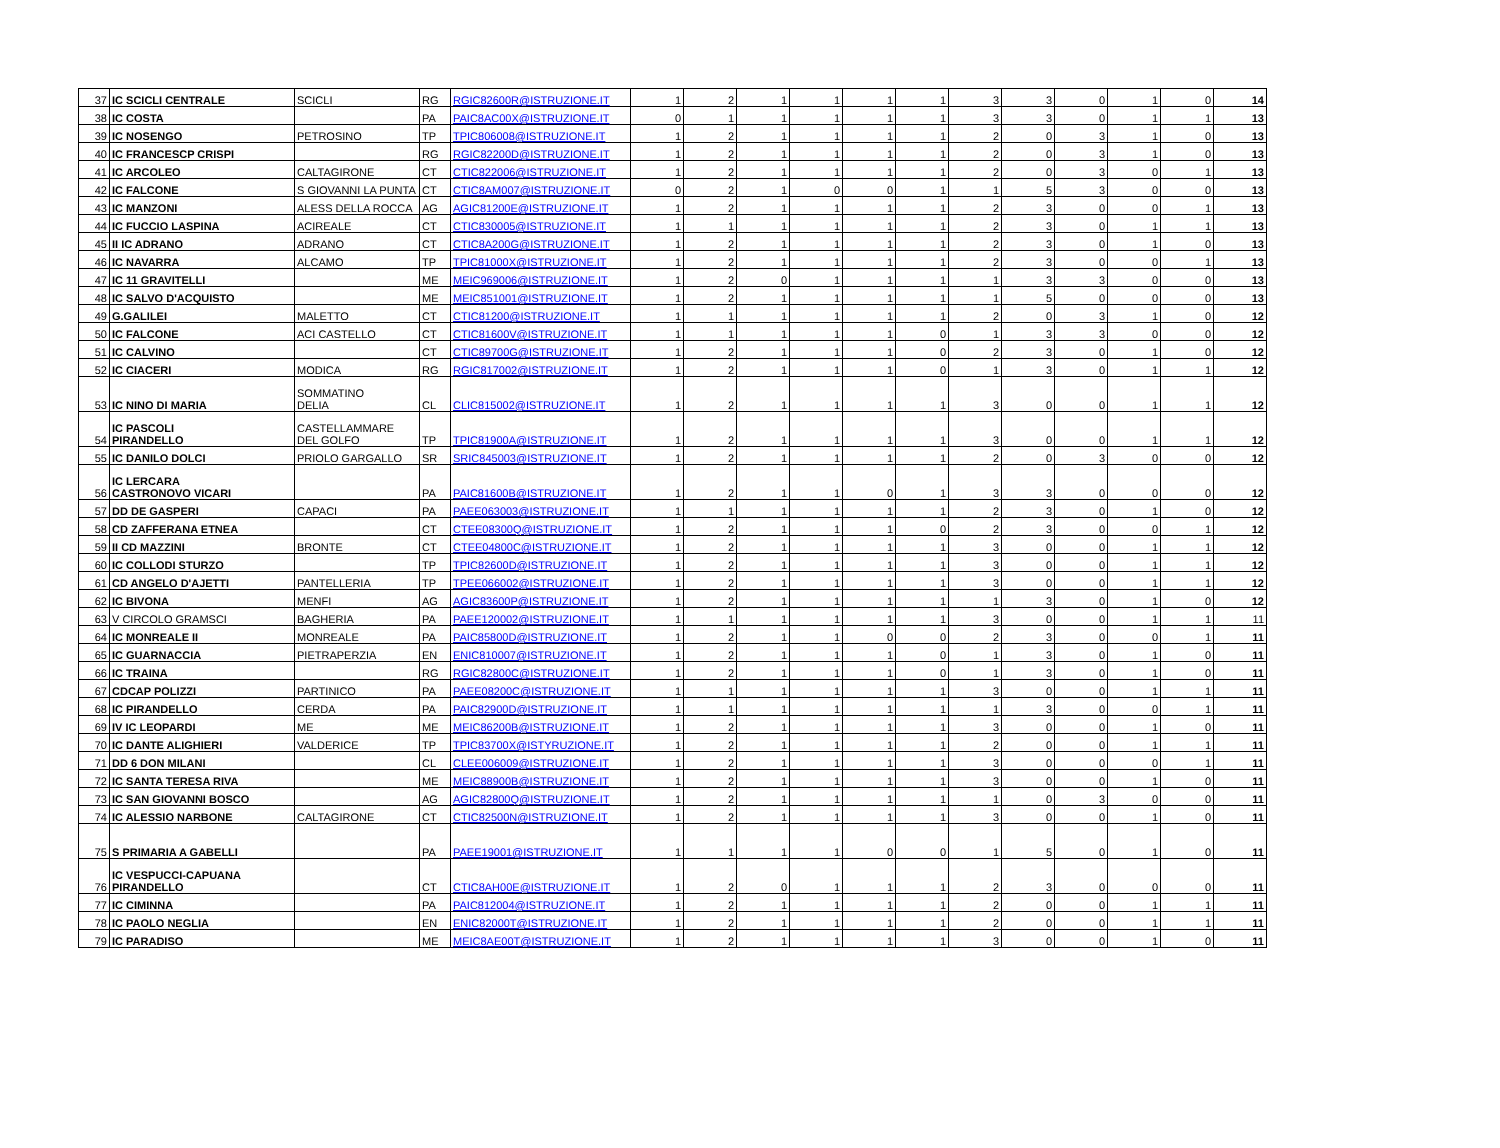| 37 | IC SCICLI CENTRALE | SCICLI | RG | RGIC82600R@ISTRUZIONE.IT | 1 | 2 | 1 | 1 | 1 | 1 | 3 | 3 | 0 | 1 | 0 | 14 |
| 38 | IC COSTA | | PA | PAIC8AC00X@ISTRUZIONE.IT | 0 | 1 | 1 | 1 | 1 | 1 | 3 | 3 | 0 | 1 | 1 | 13 |
| 39 | IC NOSENGO | PETROSINO | TP | TPIC806008@ISTRUZIONE.IT | 1 | 2 | 1 | 1 | 1 | 1 | 2 | 0 | 3 | 1 | 0 | 13 |
| 40 | IC FRANCESCP CRISPI | | RG | RGIC82200D@ISTRUZIONE.IT | 1 | 2 | 1 | 1 | 1 | 1 | 2 | 0 | 3 | 1 | 0 | 13 |
| 41 | IC ARCOLEO | CALTAGIRONE | CT | CTIC822006@ISTRUZIONE.IT | 1 | 2 | 1 | 1 | 1 | 1 | 2 | 0 | 3 | 0 | 1 | 13 |
| 42 | IC FALCONE | S GIOVANNI LA PUNTA | CT | CTIC8AM007@ISTRUZIONE.IT | 0 | 2 | 1 | 0 | 0 | 1 | 1 | 5 | 3 | 0 | 0 | 13 |
| 43 | IC MANZONI | ALESS DELLA ROCCA | AG | AGIC81200E@ISTRUZIONE.IT | 1 | 2 | 1 | 1 | 1 | 1 | 2 | 3 | 0 | 0 | 1 | 13 |
| 44 | IC FUCCIO LASPINA | ACIREALE | CT | CTIC830005@ISTRUZIONE.IT | 1 | 1 | 1 | 1 | 1 | 1 | 2 | 3 | 0 | 1 | 1 | 13 |
| 45 | II IC ADRANO | ADRANO | CT | CTIC8A200G@ISTRUZIONE.IT | 1 | 2 | 1 | 1 | 1 | 1 | 2 | 3 | 0 | 1 | 0 | 13 |
| 46 | IC NAVARRA | ALCAMO | TP | TPIC81000X@ISTRUZIONE.IT | 1 | 2 | 1 | 1 | 1 | 1 | 2 | 3 | 0 | 0 | 1 | 13 |
| 47 | IC 11 GRAVITELLI | | ME | MEIC969006@ISTRUZIONE.IT | 1 | 2 | 0 | 1 | 1 | 1 | 1 | 3 | 3 | 0 | 0 | 13 |
| 48 | IC SALVO D'ACQUISTO | | ME | MEIC851001@ISTRUZIONE.IT | 1 | 2 | 1 | 1 | 1 | 1 | 1 | 5 | 0 | 0 | 0 | 13 |
| 49 | G.GALILEI | MALETTO | CT | CTIC81200@ISTRUZIONE.IT | 1 | 1 | 1 | 1 | 1 | 1 | 2 | 0 | 3 | 1 | 0 | 12 |
| 50 | IC FALCONE | ACI CASTELLO | CT | CTIC81600V@ISTRUZIONE.IT | 1 | 1 | 1 | 1 | 1 | 0 | 1 | 3 | 3 | 0 | 0 | 12 |
| 51 | IC CALVINO | | CT | CTIC89700G@ISTRUZIONE.IT | 1 | 2 | 1 | 1 | 1 | 0 | 2 | 3 | 0 | 1 | 0 | 12 |
| 52 | IC CIACERI | MODICA | RG | RGIC817002@ISTRUZIONE.IT | 1 | 2 | 1 | 1 | 1 | 0 | 1 | 3 | 0 | 1 | 1 | 12 |
| 53 | IC NINO DI MARIA | SOMMATINO DELIA | CL | CLIC815002@ISTRUZIONE.IT | 1 | 2 | 1 | 1 | 1 | 1 | 3 | 0 | 0 | 1 | 1 | 12 |
| 54 | IC PASCOLI PIRANDELLO | CASTELLAMMARE DEL GOLFO | TP | TPIC81900A@ISTRUZIONE.IT | 1 | 2 | 1 | 1 | 1 | 1 | 3 | 0 | 0 | 1 | 1 | 12 |
| 55 | IC DANILO DOLCI | PRIOLO GARGALLO | SR | SRIC845003@ISTRUZIONE.IT | 1 | 2 | 1 | 1 | 1 | 1 | 2 | 0 | 3 | 0 | 0 | 12 |
| 56 | IC LERCARA CASTRONOVO VICARI | | PA | PAIC81600B@ISTRUZIONE.IT | 1 | 2 | 1 | 1 | 0 | 1 | 3 | 3 | 0 | 0 | 0 | 12 |
| 57 | DD DE GASPERI | CAPACI | PA | PAEE063003@ISTRUZIONE.IT | 1 | 1 | 1 | 1 | 1 | 1 | 2 | 3 | 0 | 1 | 0 | 12 |
| 58 | CD ZAFFERANA ETNEA | | CT | CTEE08300Q@ISTRUZIONE.IT | 1 | 2 | 1 | 1 | 1 | 0 | 2 | 3 | 0 | 0 | 1 | 12 |
| 59 | II CD MAZZINI | BRONTE | CT | CTEE04800C@ISTRUZIONE.IT | 1 | 2 | 1 | 1 | 1 | 1 | 3 | 0 | 0 | 1 | 1 | 12 |
| 60 | IC COLLODI STURZO | | TP | TPIC82600D@ISTRUZIONE.IT | 1 | 2 | 1 | 1 | 1 | 1 | 3 | 0 | 0 | 1 | 1 | 12 |
| 61 | CD ANGELO D'AJETTI | PANTELLERIA | TP | TPEE066002@ISTRUZIONE.IT | 1 | 2 | 1 | 1 | 1 | 1 | 3 | 0 | 0 | 1 | 1 | 12 |
| 62 | IC BIVONA | MENFI | AG | AGIC83600P@ISTRUZIONE.IT | 1 | 2 | 1 | 1 | 1 | 1 | 1 | 3 | 0 | 1 | 0 | 12 |
| 63 | V CIRCOLO GRAMSCI | BAGHERIA | PA | PAEE120002@ISTRUZIONE.IT | 1 | 1 | 1 | 1 | 1 | 1 | 3 | 0 | 0 | 1 | 1 | 11 |
| 64 | IC MONREALE II | MONREALE | PA | PAIC85800D@ISTRUZIONE.IT | 1 | 2 | 1 | 1 | 0 | 0 | 2 | 3 | 0 | 0 | 1 | 11 |
| 65 | IC GUARNACCIA | PIETRAPERZIA | EN | ENIC810007@ISTRUZIONE.IT | 1 | 2 | 1 | 1 | 1 | 0 | 1 | 3 | 0 | 1 | 0 | 11 |
| 66 | IC TRAINA | | RG | RGIC82800C@ISTRUZIONE.IT | 1 | 2 | 1 | 1 | 1 | 0 | 1 | 3 | 0 | 1 | 0 | 11 |
| 67 | CDCAP POLIZZI | PARTINICO | PA | PAEE08200C@ISTRUZIONE.IT | 1 | 1 | 1 | 1 | 1 | 1 | 3 | 0 | 0 | 1 | 1 | 11 |
| 68 | IC PIRANDELLO | CERDA | PA | PAIC82900D@ISTRUZIONE.IT | 1 | 1 | 1 | 1 | 1 | 1 | 1 | 3 | 0 | 0 | 1 | 11 |
| 69 | IV IC LEOPARDI | ME | ME | MEIC86200B@ISTRUZIONE.IT | 1 | 2 | 1 | 1 | 1 | 1 | 3 | 0 | 0 | 1 | 0 | 11 |
| 70 | IC DANTE ALIGHIERI | VALDERICE | TP | TPIC83700X@ISTYRUZIONE.IT | 1 | 2 | 1 | 1 | 1 | 1 | 2 | 0 | 0 | 1 | 1 | 11 |
| 71 | DD 6 DON MILANI | | CL | CLEE006009@ISTRUZIONE.IT | 1 | 2 | 1 | 1 | 1 | 1 | 3 | 0 | 0 | 0 | 1 | 11 |
| 72 | IC SANTA TERESA RIVA | | ME | MEIC88900B@ISTRUZIONE.IT | 1 | 2 | 1 | 1 | 1 | 1 | 3 | 0 | 0 | 1 | 0 | 11 |
| 73 | IC SAN GIOVANNI BOSCO | | AG | AGIC82800Q@ISTRUZIONE.IT | 1 | 2 | 1 | 1 | 1 | 1 | 1 | 0 | 3 | 0 | 0 | 11 |
| 74 | IC ALESSIO NARBONE | CALTAGIRONE | CT | CTIC82500N@ISTRUZIONE.IT | 1 | 2 | 1 | 1 | 1 | 1 | 3 | 0 | 0 | 1 | 0 | 11 |
| 75 | S PRIMARIA A GABELLI | | PA | PAEE19001@ISTRUZIONE.IT | 1 | 1 | 1 | 1 | 0 | 0 | 1 | 5 | 0 | 1 | 0 | 11 |
| 76 | IC VESPUCCI-CAPUANA PIRANDELLO | | CT | CTIC8AH00E@ISTRUZIONE.IT | 1 | 2 | 0 | 1 | 1 | 1 | 2 | 3 | 0 | 0 | 0 | 11 |
| 77 | IC CIMINNA | | PA | PAIC812004@ISTRUZIONE.IT | 1 | 2 | 1 | 1 | 1 | 1 | 2 | 0 | 0 | 1 | 1 | 11 |
| 78 | IC PAOLO NEGLIA | | EN | ENIC82000T@ISTRUZIONE.IT | 1 | 2 | 1 | 1 | 1 | 1 | 2 | 0 | 0 | 1 | 1 | 11 |
| 79 | IC PARADISO | | ME | MEIC8AE00T@ISTRUZIONE.IT | 1 | 2 | 1 | 1 | 1 | 1 | 3 | 0 | 0 | 1 | 0 | 11 |